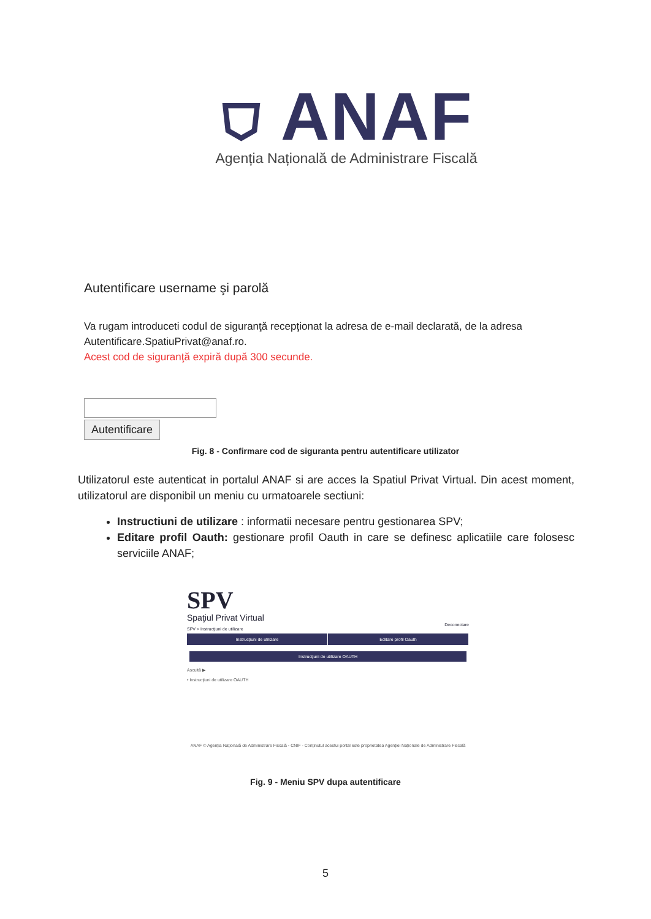⛉ ANAF
Agenția Națională de Administrare Fiscală
Autentificare username şi parolă
Va rugam introduceti codul de siguranţă recepţionat la adresa de e-mail declarată, de la adresa Autentificare.SpatiuPrivat@anaf.ro.
Acest cod de siguranţă expiră după 300 secunde.
Autentificare
Fig. 8 - Confirmare cod de siguranta pentru autentificare utilizator
Utilizatorul este autenticat in portalul ANAF si are acces la Spatiul Privat Virtual. Din acest moment, utilizatorul are disponibil un meniu cu urmatoarele sectiuni:
Instructiuni de utilizare : informatii necesare pentru gestionarea SPV;
Editare profil Oauth: gestionare profil Oauth in care se definesc aplicatiile care folosesc serviciile ANAF;
SPV
Spaţiul Privat Virtual
Deconectare
SPV > Instrucţiuni de utilizare
Instrucţiuni de utilizare Editare profil Oauth
Instrucţiuni de utilizare OAUTH
Ascultă ▶
• Instrucţiuni de utilizare OAUTH
ANAF © Agenţia Naţională de Administrare Fiscală - CNIF - Conţinutul acestui portal este proprietatea Agenţiei Naţionale de Administrare Fiscală
Fig. 9 - Meniu SPV dupa autentificare
5